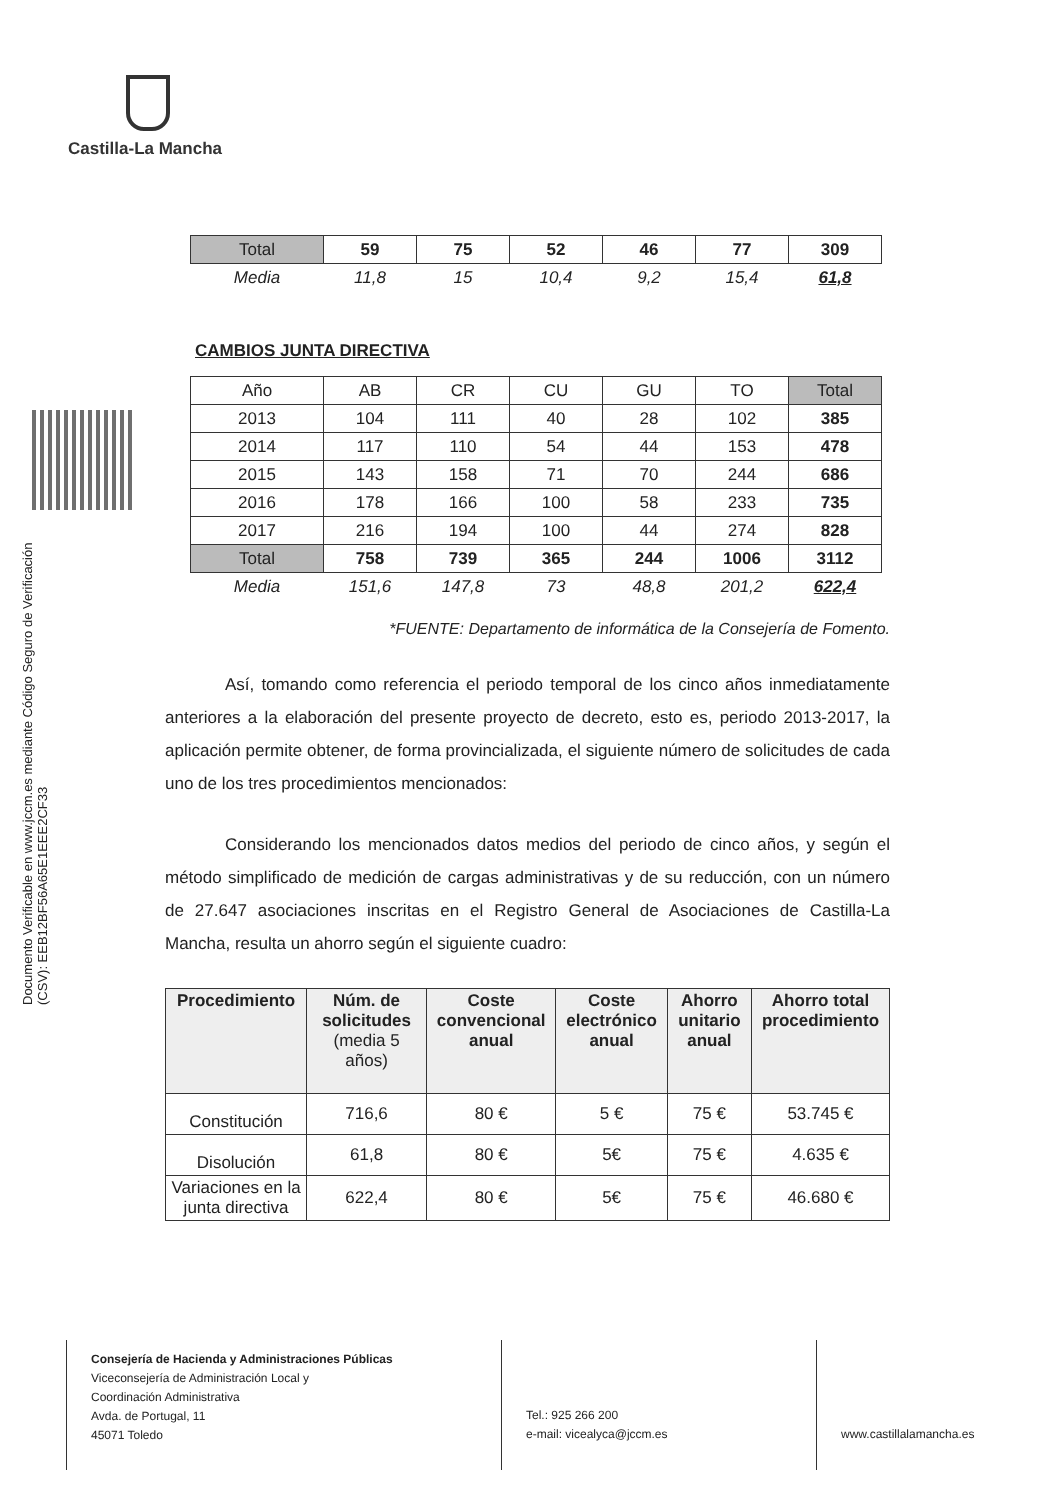Castilla-La Mancha
Documento Verificable en www.jccm.es mediante Código Seguro de Verificación (CSV): EEB12BF56A65E1EEE2CF33
| Total | 59 | 75 | 52 | 46 | 77 | 309 |
| Media | 11,8 | 15 | 10,4 | 9,2 | 15,4 | 61,8 |
CAMBIOS JUNTA DIRECTIVA
| Año | AB | CR | CU | GU | TO | Total |
| 2013 | 104 | 111 | 40 | 28 | 102 | 385 |
| 2014 | 117 | 110 | 54 | 44 | 153 | 478 |
| 2015 | 143 | 158 | 71 | 70 | 244 | 686 |
| 2016 | 178 | 166 | 100 | 58 | 233 | 735 |
| 2017 | 216 | 194 | 100 | 44 | 274 | 828 |
| Total | 758 | 739 | 365 | 244 | 1006 | 3112 |
| Media | 151,6 | 147,8 | 73 | 48,8 | 201,2 | 622,4 |
*FUENTE: Departamento de informática de la Consejería de Fomento.
Así, tomando como referencia el periodo temporal de los cinco años inmediatamente anteriores a la elaboración del presente proyecto de decreto, esto es, periodo 2013-2017, la aplicación permite obtener, de forma provincializada, el siguiente número de solicitudes de cada uno de los tres procedimientos mencionados:
Considerando los mencionados datos medios del periodo de cinco años, y según el método simplificado de medición de cargas administrativas y de su reducción, con un número de 27.647 asociaciones inscritas en el Registro General de Asociaciones de Castilla-La Mancha, resulta un ahorro según el siguiente cuadro:
| Procedimiento | Núm. de solicitudes (media 5 años) | Coste convencional anual | Coste electrónico anual | Ahorro unitario anual | Ahorro total procedimiento |
| --- | --- | --- | --- | --- | --- |
| Constitución | 716,6 | 80 € | 5 € | 75 € | 53.745 € |
| Disolución | 61,8 | 80 € | 5€ | 75 € | 4.635 € |
| Variaciones en la junta directiva | 622,4 | 80 € | 5€ | 75 € | 46.680 € |
Consejería de Hacienda y Administraciones Públicas
Viceconsejería de Administración Local y
Coordinación Administrativa
Avda. de Portugal, 11
45071 Toledo
Tel.: 925 266 200
e-mail: vicealyca@jccm.es
www.castillalamancha.es